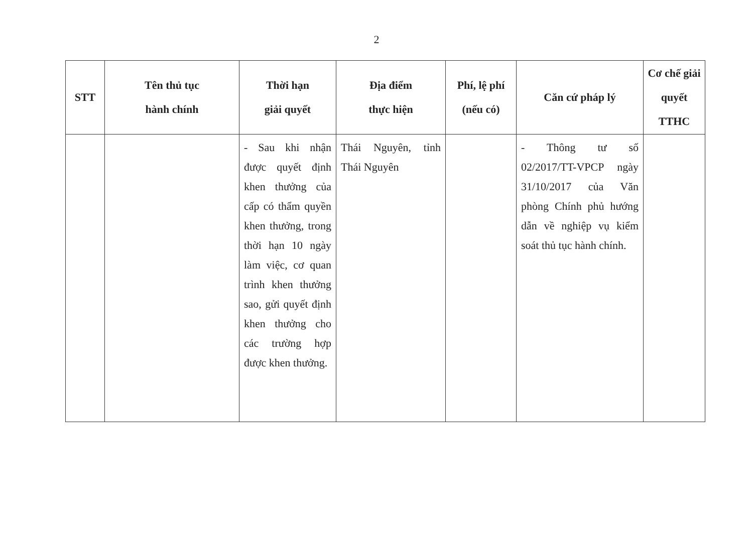2
| STT | Tên thủ tục hành chính | Thời hạn giải quyết | Địa điểm thực hiện | Phí, lệ phí (nếu có) | Căn cứ pháp lý | Cơ chế giải quyết TTHC |
| --- | --- | --- | --- | --- | --- | --- |
| | | - Sau khi nhận được quyết định khen thưởng của cấp có thẩm quyền khen thưởng, trong thời hạn 10 ngày làm việc, cơ quan trình khen thưởng sao, gửi quyết định khen thưởng cho các trường hợp được khen thưởng. | Thái Nguyên, tỉnh Thái Nguyên | | - Thông tư số 02/2017/TT-VPCP ngày 31/10/2017 của Văn phòng Chính phủ hướng dẫn về nghiệp vụ kiểm soát thủ tục hành chính. | |